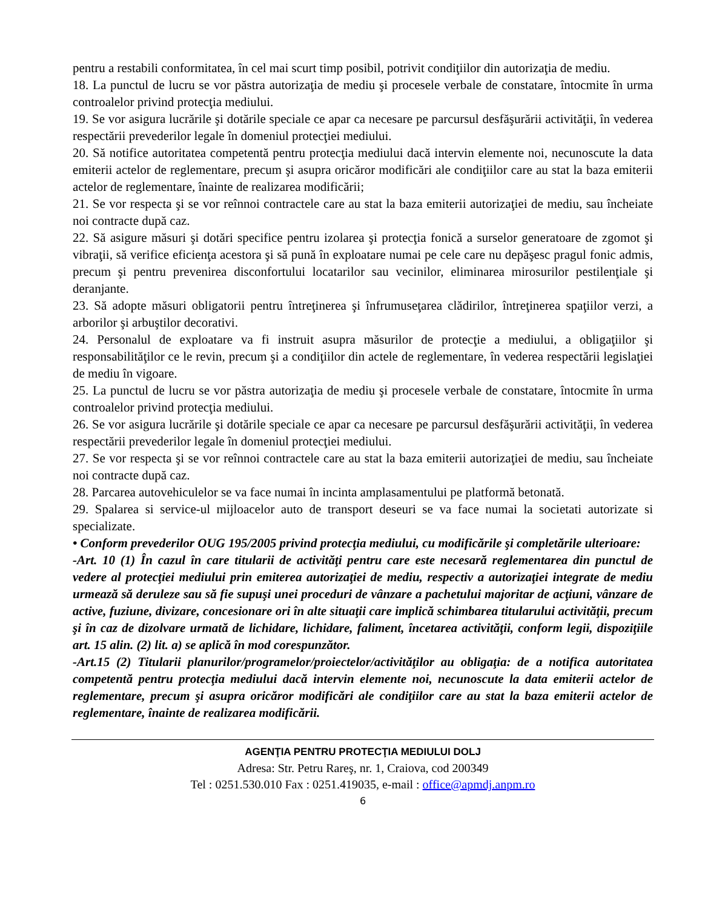pentru a restabili conformitatea, în cel mai scurt timp posibil, potrivit condiţiilor din autorizaţia de mediu.
18. La punctul de lucru se vor păstra autorizaţia de mediu şi procesele verbale de constatare, întocmite în urma controalelor privind protecţia mediului.
19. Se vor asigura lucrările şi dotările speciale ce apar ca necesare pe parcursul desfăşurării activităţii, în vederea respectării prevederilor legale în domeniul protecţiei mediului.
20. Să notifice autoritatea competentă pentru protecţia mediului dacă intervin elemente noi, necunoscute la data emiterii actelor de reglementare, precum şi asupra oricăror modificări ale condiţiilor care au stat la baza emiterii actelor de reglementare, înainte de realizarea modificării;
21. Se vor respecta şi se vor reînnoi contractele care au stat la baza emiterii autorizaţiei de mediu, sau încheiate noi contracte după caz.
22. Să asigure măsuri şi dotări specifice pentru izolarea şi protecţia fonică a surselor generatoare de zgomot şi vibraţii, să verifice eficienţa acestora şi să pună în exploatare numai pe cele care nu depăşesc pragul fonic admis, precum şi pentru prevenirea disconfortului locatarilor sau vecinilor, eliminarea mirosurilor pestilenţiale şi deranjante.
23. Să adopte măsuri obligatorii pentru întreţinerea şi înfrumuseţarea clădirilor, întreţinerea spaţiilor verzi, a arborilor şi arbuştilor decorativi.
24. Personalul de exploatare va fi instruit asupra măsurilor de protecţie a mediului, a obligaţiilor şi responsabilităţilor ce le revin, precum şi a condiţiilor din actele de reglementare, în vederea respectării legislaţiei de mediu în vigoare.
25. La punctul de lucru se vor păstra autorizaţia de mediu şi procesele verbale de constatare, întocmite în urma controalelor privind protecţia mediului.
26. Se vor asigura lucrările şi dotările speciale ce apar ca necesare pe parcursul desfăşurării activităţii, în vederea respectării prevederilor legale în domeniul protecţiei mediului.
27. Se vor respecta şi se vor reînnoi contractele care au stat la baza emiterii autorizaţiei de mediu, sau încheiate noi contracte după caz.
28. Parcarea autovehiculelor se va face numai în incinta amplasamentului pe platformă betonată.
29. Spalarea si service-ul mijloacelor auto de transport deseuri se va face numai la societati autorizate si specializate.
• Conform prevederilor OUG 195/2005 privind protecţia mediului, cu modificările şi completările ulterioare:
-Art. 10 (1) În cazul în care titularii de activităţi pentru care este necesară reglementarea din punctul de vedere al protecţiei mediului prin emiterea autorizaţiei de mediu, respectiv a autorizaţiei integrate de mediu urmează să deruleze sau să fie supuşi unei proceduri de vânzare a pachetului majoritar de acţiuni, vânzare de active, fuziune, divizare, concesionare ori în alte situaţii care implică schimbarea titularului activităţii, precum şi în caz de dizolvare urmată de lichidare, lichidare, faliment, încetarea activităţii, conform legii, dispoziţiile art. 15 alin. (2) lit. a) se aplică în mod corespunzător.
-Art.15 (2) Titularii planurilor/programelor/proiectelor/activităţilor au obligaţia: de a notifica autoritatea competentă pentru protecţia mediului dacă intervin elemente noi, necunoscute la data emiterii actelor de reglementare, precum şi asupra oricăror modificări ale condiţiilor care au stat la baza emiterii actelor de reglementare, înainte de realizarea modificării.
AGENŢIA PENTRU PROTECŢIA MEDIULUI DOLJ
Adresa: Str. Petru Rareş, nr. 1, Craiova, cod 200349
Tel : 0251.530.010 Fax : 0251.419035, e-mail : office@apmdj.anpm.ro
6